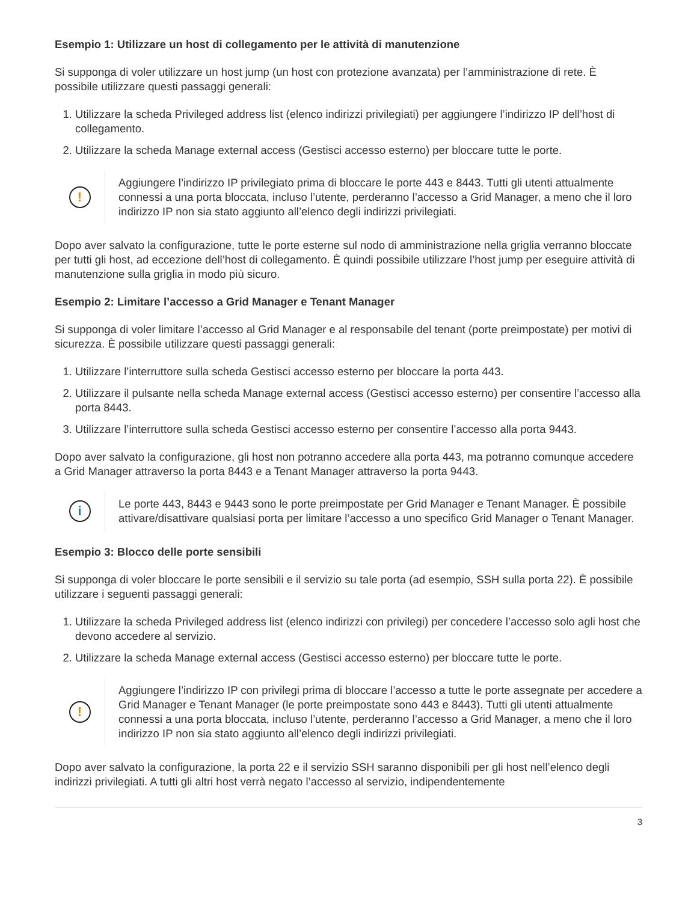Esempio 1: Utilizzare un host di collegamento per le attività di manutenzione
Si supponga di voler utilizzare un host jump (un host con protezione avanzata) per l’amministrazione di rete. È possibile utilizzare questi passaggi generali:
1. Utilizzare la scheda Privileged address list (elenco indirizzi privilegiati) per aggiungere l’indirizzo IP dell’host di collegamento.
2. Utilizzare la scheda Manage external access (Gestisci accesso esterno) per bloccare tutte le porte.
!
Aggiungere l’indirizzo IP privilegiato prima di bloccare le porte 443 e 8443. Tutti gli utenti attualmente connessi a una porta bloccata, incluso l’utente, perderanno l’accesso a Grid Manager, a meno che il loro indirizzo IP non sia stato aggiunto all’elenco degli indirizzi privilegiati.
Dopo aver salvato la configurazione, tutte le porte esterne sul nodo di amministrazione nella griglia verranno bloccate per tutti gli host, ad eccezione dell’host di collegamento. È quindi possibile utilizzare l’host jump per eseguire attività di manutenzione sulla griglia in modo più sicuro.
Esempio 2: Limitare l’accesso a Grid Manager e Tenant Manager
Si supponga di voler limitare l’accesso al Grid Manager e al responsabile del tenant (porte preimpostate) per motivi di sicurezza. È possibile utilizzare questi passaggi generali:
1. Utilizzare l’interruttore sulla scheda Gestisci accesso esterno per bloccare la porta 443.
2. Utilizzare il pulsante nella scheda Manage external access (Gestisci accesso esterno) per consentire l’accesso alla porta 8443.
3. Utilizzare l’interruttore sulla scheda Gestisci accesso esterno per consentire l’accesso alla porta 9443.
Dopo aver salvato la configurazione, gli host non potranno accedere alla porta 443, ma potranno comunque accedere a Grid Manager attraverso la porta 8443 e a Tenant Manager attraverso la porta 9443.
i
Le porte 443, 8443 e 9443 sono le porte preimpostate per Grid Manager e Tenant Manager. È possibile attivare/disattivare qualsiasi porta per limitare l’accesso a uno specifico Grid Manager o Tenant Manager.
Esempio 3: Blocco delle porte sensibili
Si supponga di voler bloccare le porte sensibili e il servizio su tale porta (ad esempio, SSH sulla porta 22). È possibile utilizzare i seguenti passaggi generali:
1. Utilizzare la scheda Privileged address list (elenco indirizzi con privilegi) per concedere l’accesso solo agli host che devono accedere al servizio.
2. Utilizzare la scheda Manage external access (Gestisci accesso esterno) per bloccare tutte le porte.
!
Aggiungere l’indirizzo IP con privilegi prima di bloccare l’accesso a tutte le porte assegnate per accedere a Grid Manager e Tenant Manager (le porte preimpostate sono 443 e 8443). Tutti gli utenti attualmente connessi a una porta bloccata, incluso l’utente, perderanno l’accesso a Grid Manager, a meno che il loro indirizzo IP non sia stato aggiunto all’elenco degli indirizzi privilegiati.
Dopo aver salvato la configurazione, la porta 22 e il servizio SSH saranno disponibili per gli host nell’elenco degli indirizzi privilegiati. A tutti gli altri host verrà negato l’accesso al servizio, indipendentemente
3